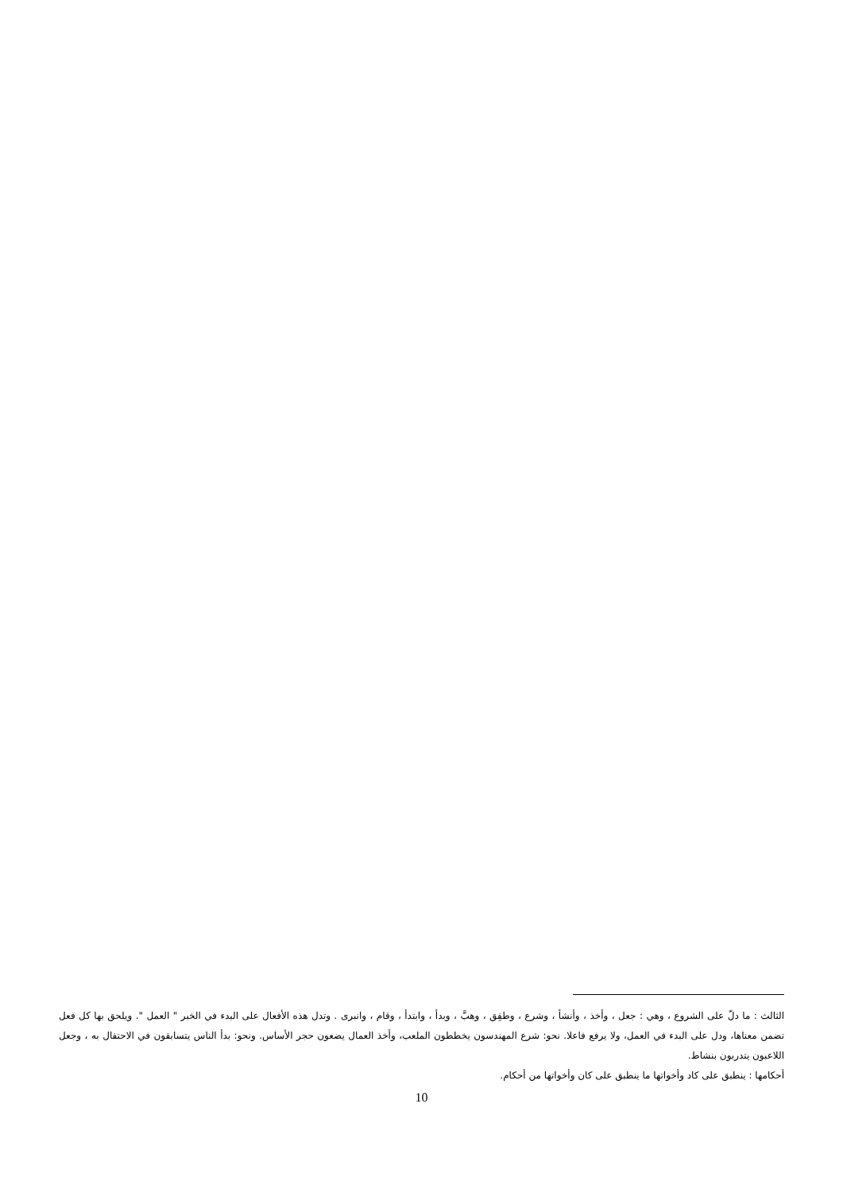الثالث : ما دلّ على الشروع ، وهي : جعل ، وأخذ ، وأنشأ ، وشرع ، وطفِق ، وهبَّ ، وبدأ ، وابتدأ ، وقام ، وانبرى . وتدل هذه الأفعال على البدء في الخبر " العمل ". ويلحق بها كل فعل تضمن معناها، ودل على البدء في العمل، ولا يرفع فاعلا. نحو: شرع المهندسون يخططون الملعب، وأخذ العمال يضعون حجر الأساس. ونحو: بدأ الناس يتسابقون في الاحتفال به ، وجعل اللاعبون يتدربون بنشاط.
أحكامها : ينطبق على كاد وأخواتها ما ينطبق على كان وأخواتها من أحكام.
10